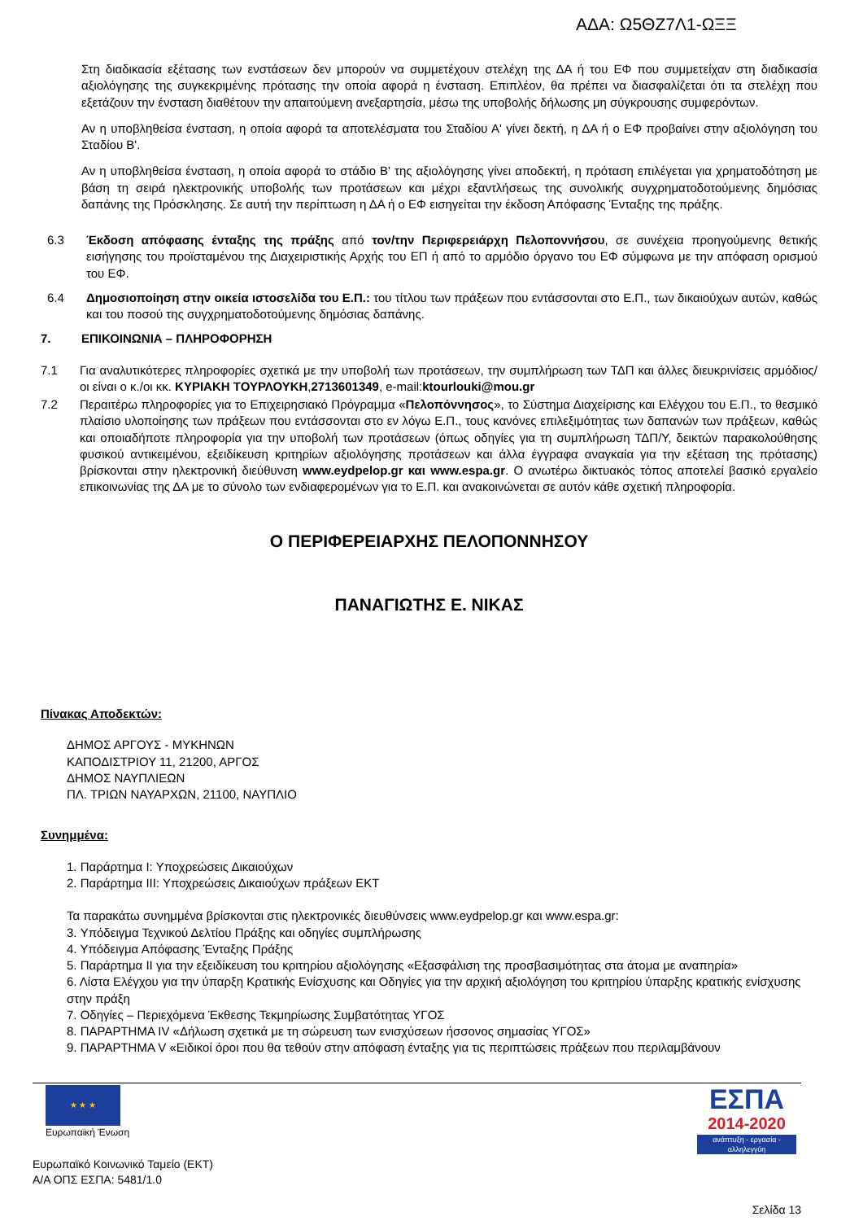ΑΔΑ: Ω5ΘΖ7Λ1-ΩΞΞ
Στη διαδικασία εξέτασης των ενστάσεων δεν μπορούν να συμμετέχουν στελέχη της ΔΑ ή του ΕΦ που συμμετείχαν στη διαδικασία αξιολόγησης της συγκεκριμένης πρότασης την οποία αφορά η ένσταση. Επιπλέον, θα πρέπει να διασφαλίζεται ότι τα στελέχη που εξετάζουν την ένσταση διαθέτουν την απαιτούμενη ανεξαρτησία, μέσω της υποβολής δήλωσης μη σύγκρουσης συμφερόντων.
Αν η υποβληθείσα ένσταση, η οποία αφορά τα αποτελέσματα του Σταδίου Α' γίνει δεκτή, η ΔΑ ή ο ΕΦ προβαίνει στην αξιολόγηση του Σταδίου Β'.
Αν η υποβληθείσα ένσταση, η οποία αφορά το στάδιο Β' της αξιολόγησης γίνει αποδεκτή, η πρόταση επιλέγεται για χρηματοδότηση με βάση τη σειρά ηλεκτρονικής υποβολής των προτάσεων και μέχρι εξαντλήσεως της συνολικής συγχρηματοδοτούμενης δημόσιας δαπάνης της Πρόσκλησης. Σε αυτή την περίπτωση η ΔΑ ή ο ΕΦ εισηγείται την έκδοση Απόφασης Ένταξης της πράξης.
6.3 Έκδοση απόφασης ένταξης της πράξης από τον/την Περιφερειάρχη Πελοποννήσου, σε συνέχεια προηγούμενης θετικής εισήγησης του προϊσταμένου της Διαχειριστικής Αρχής του ΕΠ ή από το αρμόδιο όργανο του ΕΦ σύμφωνα με την απόφαση ορισμού του ΕΦ.
6.4 Δημοσιοποίηση στην οικεία ιστοσελίδα του Ε.Π.: του τίτλου των πράξεων που εντάσσονται στο Ε.Π., των δικαιούχων αυτών, καθώς και του ποσού της συγχρηματοδοτούμενης δημόσιας δαπάνης.
7. ΕΠΙΚΟΙΝΩΝΙΑ – ΠΛΗΡΟΦΟΡΗΣΗ
7.1 Για αναλυτικότερες πληροφορίες σχετικά με την υποβολή των προτάσεων, την συμπλήρωση των ΤΔΠ και άλλες διευκρινίσεις αρμόδιος/οι είναι ο κ./οι κκ. ΚΥΡΙΑΚΗ ΤΟΥΡΛΟΥΚΗ,2713601349, e-mail:ktourlouki@mou.gr
7.2 Περαιτέρω πληροφορίες για το Επιχειρησιακό Πρόγραμμα «Πελοπόννησος», το Σύστημα Διαχείρισης και Ελέγχου του Ε.Π., το θεσμικό πλαίσιο υλοποίησης των πράξεων που εντάσσονται στο εν λόγω Ε.Π., τους κανόνες επιλεξιμότητας των δαπανών των πράξεων, καθώς και οποιαδήποτε πληροφορία για την υποβολή των προτάσεων (όπως οδηγίες για τη συμπλήρωση ΤΔΠ/Υ, δεικτών παρακολούθησης φυσικού αντικειμένου, εξειδίκευση κριτηρίων αξιολόγησης προτάσεων και άλλα έγγραφα αναγκαία για την εξέταση της πρότασης) βρίσκονται στην ηλεκτρονική διεύθυνση www.eydpelop.gr και www.espa.gr. Ο ανωτέρω δικτυακός τόπος αποτελεί βασικό εργαλείο επικοινωνίας της ΔΑ με το σύνολο των ενδιαφερομένων για το Ε.Π. και ανακοινώνεται σε αυτόν κάθε σχετική πληροφορία.
Ο ΠΕΡΙΦΕΡΕΙΑΡΧΗΣ ΠΕΛΟΠΟΝΝΗΣΟΥ
ΠΑΝΑΓΙΩΤΗΣ Ε. ΝΙΚΑΣ
Πίνακας Αποδεκτών:
ΔΗΜΟΣ ΑΡΓΟΥΣ - ΜΥΚΗΝΩΝ
ΚΑΠΟΔΙΣΤΡΙΟΥ 11, 21200, ΑΡΓΟΣ
ΔΗΜΟΣ ΝΑΥΠΛΙΕΩΝ
ΠΛ. ΤΡΙΩΝ ΝΑΥΑΡΧΩΝ, 21100, ΝΑΥΠΛΙΟ
Συνημμένα:
1. Παράρτημα Ι: Υποχρεώσεις Δικαιούχων
2. Παράρτημα ΙΙΙ: Υποχρεώσεις Δικαιούχων πράξεων ΕΚΤ
Τα παρακάτω συνημμένα βρίσκονται στις ηλεκτρονικές διευθύνσεις www.eydpelop.gr και www.espa.gr:
3. Υπόδειγμα Τεχνικού Δελτίου Πράξης και οδηγίες συμπλήρωσης
4. Υπόδειγμα Απόφασης Ένταξης Πράξης
5. Παράρτημα ΙΙ για την εξειδίκευση του κριτηρίου αξιολόγησης «Εξασφάλιση της προσβασιμότητας στα άτομα με αναπηρία»
6. Λίστα Ελέγχου για την ύπαρξη Κρατικής Ενίσχυσης και Οδηγίες για την αρχική αξιολόγηση του κριτηρίου ύπαρξης κρατικής ενίσχυσης στην πράξη
7. Οδηγίες – Περιεχόμενα Έκθεσης Τεκμηρίωσης Συμβατότητας ΥΓΟΣ
8. ΠΑΡΑΡΤΗΜΑ IV «Δήλωση σχετικά με τη σώρευση των ενισχύσεων ήσσονος σημασίας ΥΓΟΣ»
9. ΠΑΡΑΡΤΗΜΑ V «Ειδικοί όροι που θα τεθούν στην απόφαση ένταξης για τις περιπτώσεις πράξεων που περιλαμβάνουν
★ ★ ★
Ευρωπαϊκή Ένωση
ΕΣΠΑ
2014-2020
ανάπτυξη - εργασία - αλληλεγγύη
Ευρωπαϊκό Κοινωνικό Ταμείο (ΕΚΤ)
Α/Α ΟΠΣ ΕΣΠΑ: 5481/1.0
Σελίδα 13